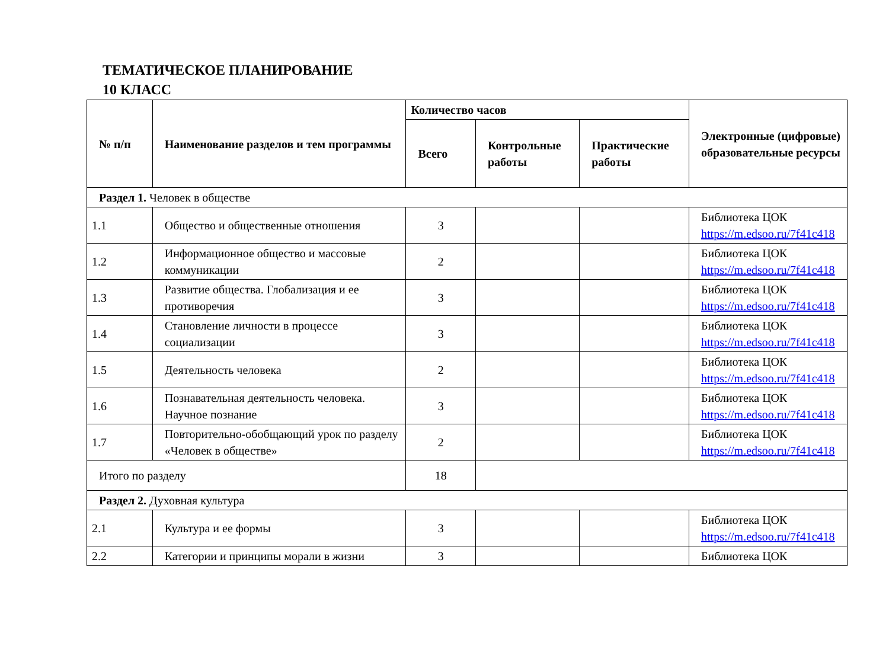ТЕМАТИЧЕСКОЕ ПЛАНИРОВАНИЕ
10 КЛАСС
| № п/п | Наименование разделов и тем программы | Количество часов | | | Электронные (цифровые) образовательные ресурсы |
| --- | --- | --- | --- | --- | --- |
| | | Всего | Контрольные работы | Практические работы | |
| Раздел 1. Человек в обществе | | | | | |
| 1.1 | Общество и общественные отношения | 3 | | | Библиотека ЦОК https://m.edsoo.ru/7f41c418 |
| 1.2 | Информационное общество и массовые коммуникации | 2 | | | Библиотека ЦОК https://m.edsoo.ru/7f41c418 |
| 1.3 | Развитие общества. Глобализация и ее противоречия | 3 | | | Библиотека ЦОК https://m.edsoo.ru/7f41c418 |
| 1.4 | Становление личности в процессе социализации | 3 | | | Библиотека ЦОК https://m.edsoo.ru/7f41c418 |
| 1.5 | Деятельность человека | 2 | | | Библиотека ЦОК https://m.edsoo.ru/7f41c418 |
| 1.6 | Познавательная деятельность человека. Научное познание | 3 | | | Библиотека ЦОК https://m.edsoo.ru/7f41c418 |
| 1.7 | Повторительно-обобщающий урок по разделу «Человек в обществе» | 2 | | | Библиотека ЦОК https://m.edsoo.ru/7f41c418 |
| Итого по разделу | | 18 | | | |
| Раздел 2. Духовная культура | | | | | |
| 2.1 | Культура и ее формы | 3 | | | Библиотека ЦОК https://m.edsoo.ru/7f41c418 |
| 2.2 | Категории и принципы морали в жизни | 3 | | | Библиотека ЦОК |